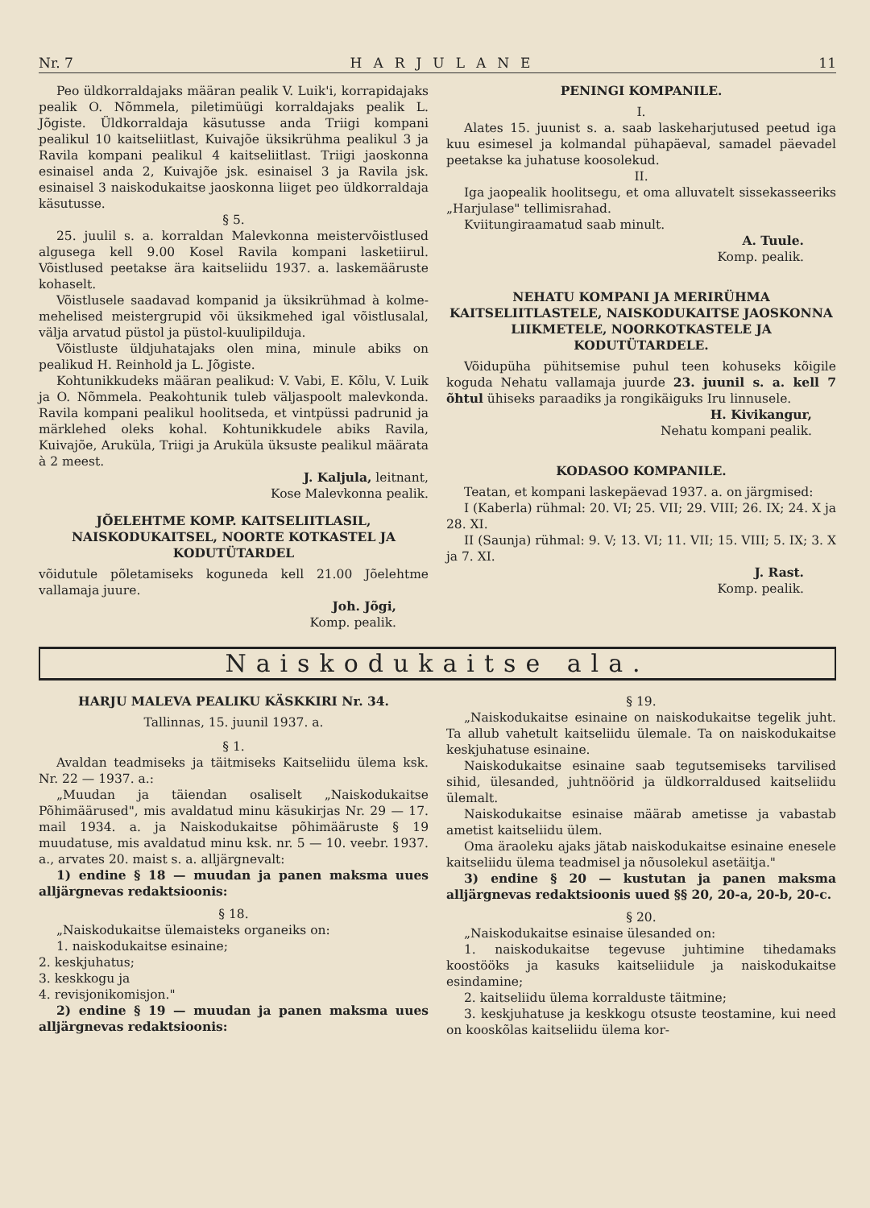Nr. 7 HARJULANE 11
Peo üldkorraldajaks määran pealik V. Luik'i, korrapidajaks pealik O. Nõmmela, piletimüügi korraldajaks pealik L. Jõgiste. Üldkorraldaja käsutusse anda Triigi kompani pealikul 10 kaitseliitlast, Kuivajõe üksikrühma pealikul 3 ja Ravila kompani pealikul 4 kaitseliitlast. Triigi jaoskonna esinaisel anda 2, Kuivajõe jsk. esinaisel 3 ja Ravila jsk. esinaisel 3 naiskodukaitse jaoskonna liiget peo üldkorraldaja käsutusse.
§ 5.
25. juulil s. a. korraldan Malevkonna meistervõistlused algusega kell 9.00 Kosel Ravila kompani lasketiirul. Võistlused peetakse ära kaitseliidu 1937. a. laskemääruste kohaselt.
Võistlusele saadavad kompanid ja üksikrühmad à kolme-mehelised meistergrupid või üksikmehed igal võistlusalal, välja arvatud püstol ja püstol-kuulipilduja.
Võistluste üldjuhatajaks olen mina, minule abiks on pealikud H. Reinhold ja L. Jõgiste.
Kohtunikkudeks määran pealikud: V. Vabi, E. Kõlu, V. Luik ja O. Nõmmela. Peakohtunik tuleb väljaspoolt malevkonda. Ravila kompani pealikul hoolitseda, et vintpüssi padrunid ja märklehed oleks kohal. Kohtunikkudele abiks Ravila, Kuivajõe, Aruküla, Triigi ja Aruküla üksuste pealikul määrata à 2 meest.
J. Kaljula, leitnant,
Kose Malevkonna pealik.
JÕELEHTME KOMP. KAITSELIITLASIL, NAISKODUKAITSEL, NOORTE KOTKASTEL JA KODUTÜTARDEL
võidutule põletamiseks koguneda kell 21.00 Jõelehtme vallamaja juure.
Joh. Jõgi,
Komp. pealik.
PENINGI KOMPANILE.
I.
Alates 15. juunist s. a. saab laskeharjutused peetud iga kuu esimesel ja kolmandal pühapäeval, samadel päevadel peetakse ka juhatuse koosolekud.
II.
Iga jaopealik hoolitsegu, et oma alluvatelt sissekasseeriks „Harjulase" tellimisrahad.
Kviitungiraamatud saab minult.
A. Tuule.
Komp. pealik.
NEHATU KOMPANI JA MERIRÜHMA KAITSELIITLASTELE, NAISKODUKAITSE JAOSKONNA LIIKMETELE, NOORKOTKASTELE JA KODUTÜTARDELE.
Võidupüha pühitsemise puhul teen kohuseks kõigile koguda Nehatu vallamaja juurde 23. juunil s. a. kell 7 õhtul ühiseks paraadiks ja rongikäiguks Iru linnusele.
H. Kivikangur,
Nehatu kompani pealik.
KODASOO KOMPANILE.
Teatan, et kompani laskepäevad 1937. a. on järgmised:
I (Kaberla) rühmal: 20. VI; 25. VII; 29. VIII; 26. IX; 24. X ja 28. XI.
II (Saunja) rühmal: 9. V; 13. VI; 11. VII; 15. VIII; 5. IX; 3. X ja 7. XI.
J. Rast.
Komp. pealik.
Naiskodukaitse ala.
HARJU MALEVA PEALIKU KÄSKKIRI Nr. 34.
Tallinnas, 15. juunil 1937. a.
§ 1.
Avaldan teadmiseks ja täitmiseks Kaitseliidu ülema ksk. Nr. 22 — 1937. a.:
„Muudan ja täiendan osaliselt „Naiskodukaitse Põhimäärused", mis avaldatud minu käsukirjas Nr. 29 — 17. mail 1934. a. ja Naiskodukaitse põhimääruste § 19 muudatuse, mis avaldatud minu ksk. nr. 5 — 10. veebr. 1937. a., arvates 20. maist s. a. alljärgnevalt:
1) endine § 18 — muudan ja panen maksma uues alljärgnevas redaktsioonis:
§ 18.
„Naiskodukaitse ülemaisteks organeiks on:
1. naiskodukaitse esinaine;
2. keskjuhatus;
3. keskkogu ja
4. revisjonikomisjon."
2) endine § 19 — muudan ja panen maksma uues alljärgnevas redaktsioonis:
§ 19.
„Naiskodukaitse esinaine on naiskodukaitse tegelik juht. Ta allub vahetult kaitseliidu ülemale. Ta on naiskodukaitse keskjuhatuse esinaine.
Naiskodukaitse esinaine saab tegutsemiseks tarvilised sihid, ülesanded, juhtnöörid ja üldkorraldused kaitseliidu ülemalt.
Naiskodukaitse esinaise määrab ametisse ja vabastab ametist kaitseliidu ülem.
Oma äraoleku ajaks jätab naiskodukaitse esinaine enesele kaitseliidu ülema teadmisel ja nõusolekul asetäitja."
3) endine § 20 — kustutan ja panen maksma alljärgnevas redaktsioonis uued §§ 20, 20-a, 20-b, 20-c.
§ 20.
„Naiskodukaitse esinaise ülesanded on:
1. naiskodukaitse tegevuse juhtimine tihedamaks koostööks ja kasuks kaitseliidule ja naiskodukaitse esindamine;
2. kaitseliidu ülema korralduste täitmine;
3. keskjuhatuse ja keskkogu otsuste teostamine, kui need on kooskõlas kaitseliidu ülema kor-